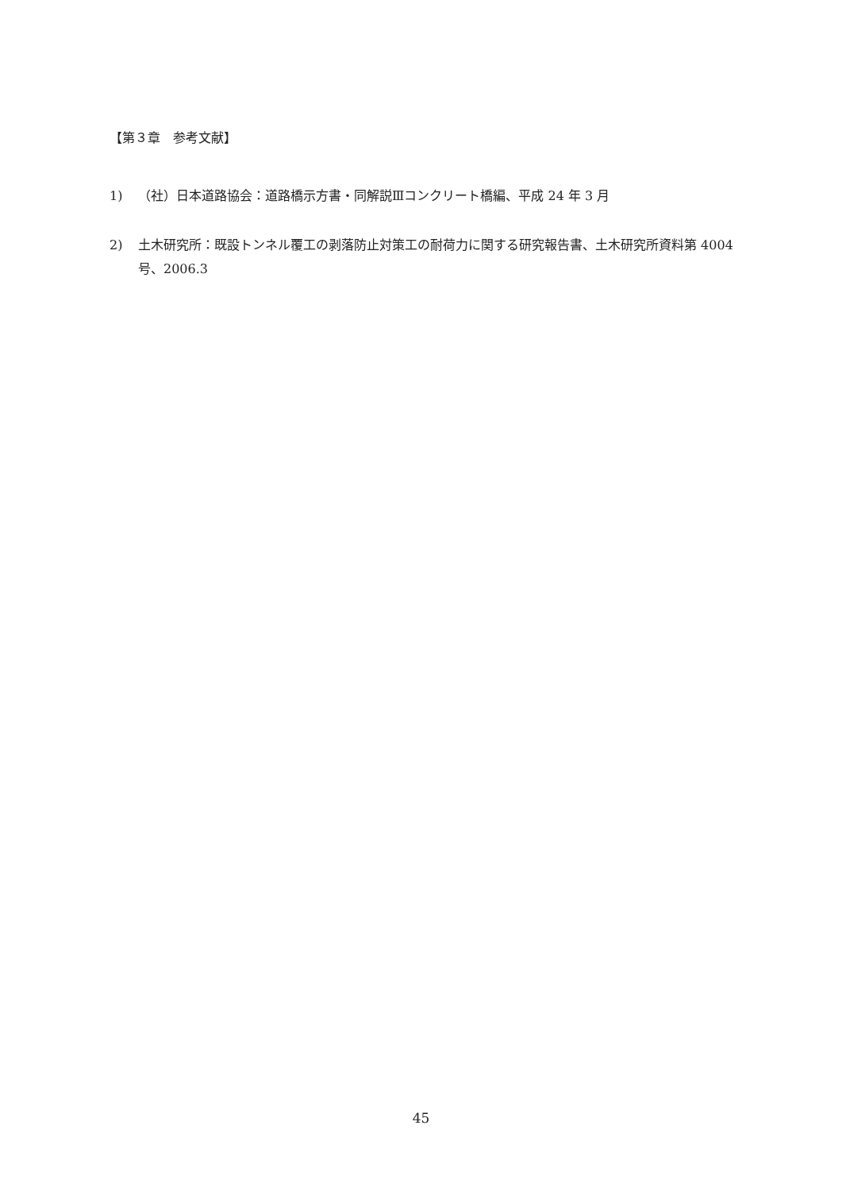【第３章　参考文献】
1) （社）日本道路協会：道路橋示方書・同解説Ⅲコンクリート橋編、平成 24 年 3 月
2) 土木研究所：既設トンネル覆工の剥落防止対策工の耐荷力に関する研究報告書、土木研究所資料第 4004 号、2006.3
45